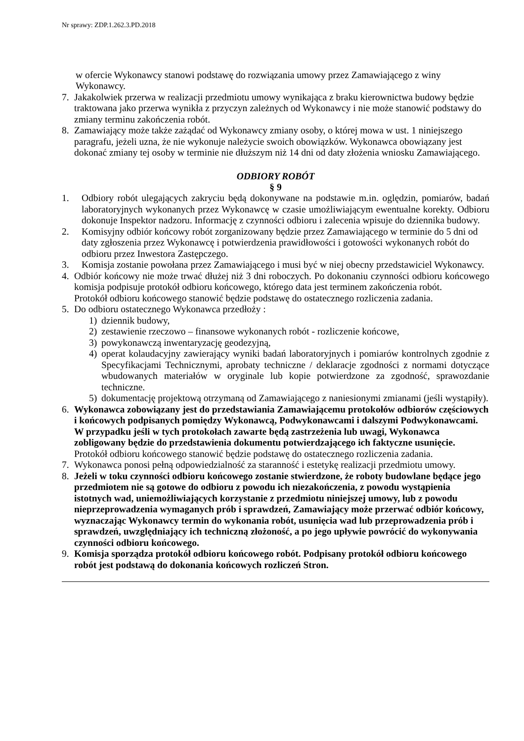Nr sprawy: ZDP.1.262.3.PD.2018
w ofercie Wykonawcy stanowi podstawę do rozwiązania umowy przez Zamawiającego z winy Wykonawcy.
7. Jakakolwiek przerwa w realizacji przedmiotu umowy wynikająca z braku kierownictwa budowy będzie traktowana jako przerwa wynikła z przyczyn zależnych od Wykonawcy i nie może stanowić podstawy do zmiany terminu zakończenia robót.
8. Zamawiający może także zażądać od Wykonawcy zmiany osoby, o której mowa w ust. 1 niniejszego paragrafu, jeżeli uzna, że nie wykonuje należycie swoich obowiązków. Wykonawca obowiązany jest dokonać zmiany tej osoby w terminie nie dłuższym niż 14 dni od daty złożenia wniosku Zamawiającego.
ODBIORY ROBÓT
§ 9
1. Odbiory robót ulegających zakryciu będą dokonywane na podstawie m.in. oględzin, pomiarów, badań laboratoryjnych wykonanych przez Wykonawcę w czasie umożliwiającym ewentualne korekty. Odbioru dokonuje Inspektor nadzoru. Informację z czynności odbioru i zalecenia wpisuje do dziennika budowy.
2. Komisyjny odbiór końcowy robót zorganizowany będzie przez Zamawiającego w terminie do 5 dni od daty zgłoszenia przez Wykonawcę i potwierdzenia prawidłowości i gotowości wykonanych robót do odbioru przez Inwestora Zastępczego.
3. Komisja zostanie powołana przez Zamawiającego i musi być w niej obecny przedstawiciel Wykonawcy.
4. Odbiór końcowy nie może trwać dłużej niż 3 dni roboczych. Po dokonaniu czynności odbioru końcowego komisja podpisuje protokół odbioru końcowego, którego data jest terminem zakończenia robót.
Protokół odbioru końcowego stanowić będzie podstawę do ostatecznego rozliczenia zadania.
5. Do odbioru ostatecznego Wykonawca przedłoży :
1) dziennik budowy,
2) zestawienie rzeczowo – finansowe wykonanych robót - rozliczenie końcowe,
3) powykonawczą inwentaryzację geodezyjną,
4) operat kolaudacyjny zawierający wyniki badań laboratoryjnych i pomiarów kontrolnych zgodnie z Specyfikacjami Technicznymi, aprobaty techniczne / deklaracje zgodności z normami dotyczące wbudowanych materiałów w oryginale lub kopie potwierdzone za zgodność, sprawozdanie techniczne.
5) dokumentację projektową otrzymaną od Zamawiającego z naniesionymi zmianami (jeśli wystąpiły).
6. Wykonawca zobowiązany jest do przedstawiania Zamawiającemu protokołów odbiorów częściowych i końcowych podpisanych pomiędzy Wykonawcą, Podwykonawcami i dalszymi Podwykonawcami. W przypadku jeśli w tych protokołach zawarte będą zastrzeżenia lub uwagi, Wykonawca zobligowany będzie do przedstawienia dokumentu potwierdzającego ich faktyczne usunięcie.
Protokół odbioru końcowego stanowić będzie podstawę do ostatecznego rozliczenia zadania.
7. Wykonawca ponosi pełną odpowiedzialność za staranność i estetykę realizacji przedmiotu umowy.
8. Jeżeli w toku czynności odbioru końcowego zostanie stwierdzone, że roboty budowlane będące jego przedmiotem nie są gotowe do odbioru z powodu ich niezakończenia, z powodu wystąpienia istotnych wad, uniemożliwiających korzystanie z przedmiotu niniejszej umowy, lub z powodu nieprzeprowadzenia wymaganych prób i sprawdzeń, Zamawiający może przerwać odbiór końcowy, wyznaczając Wykonawcy termin do wykonania robót, usunięcia wad lub przeprowadzenia prób i sprawdzeń, uwzględniający ich techniczną złożoność, a po jego upływie powrócić do wykonywania czynności odbioru końcowego.
9. Komisja sporządza protokół odbioru końcowego robót. Podpisany protokół odbioru końcowego robót jest podstawą do dokonania końcowych rozliczeń Stron.